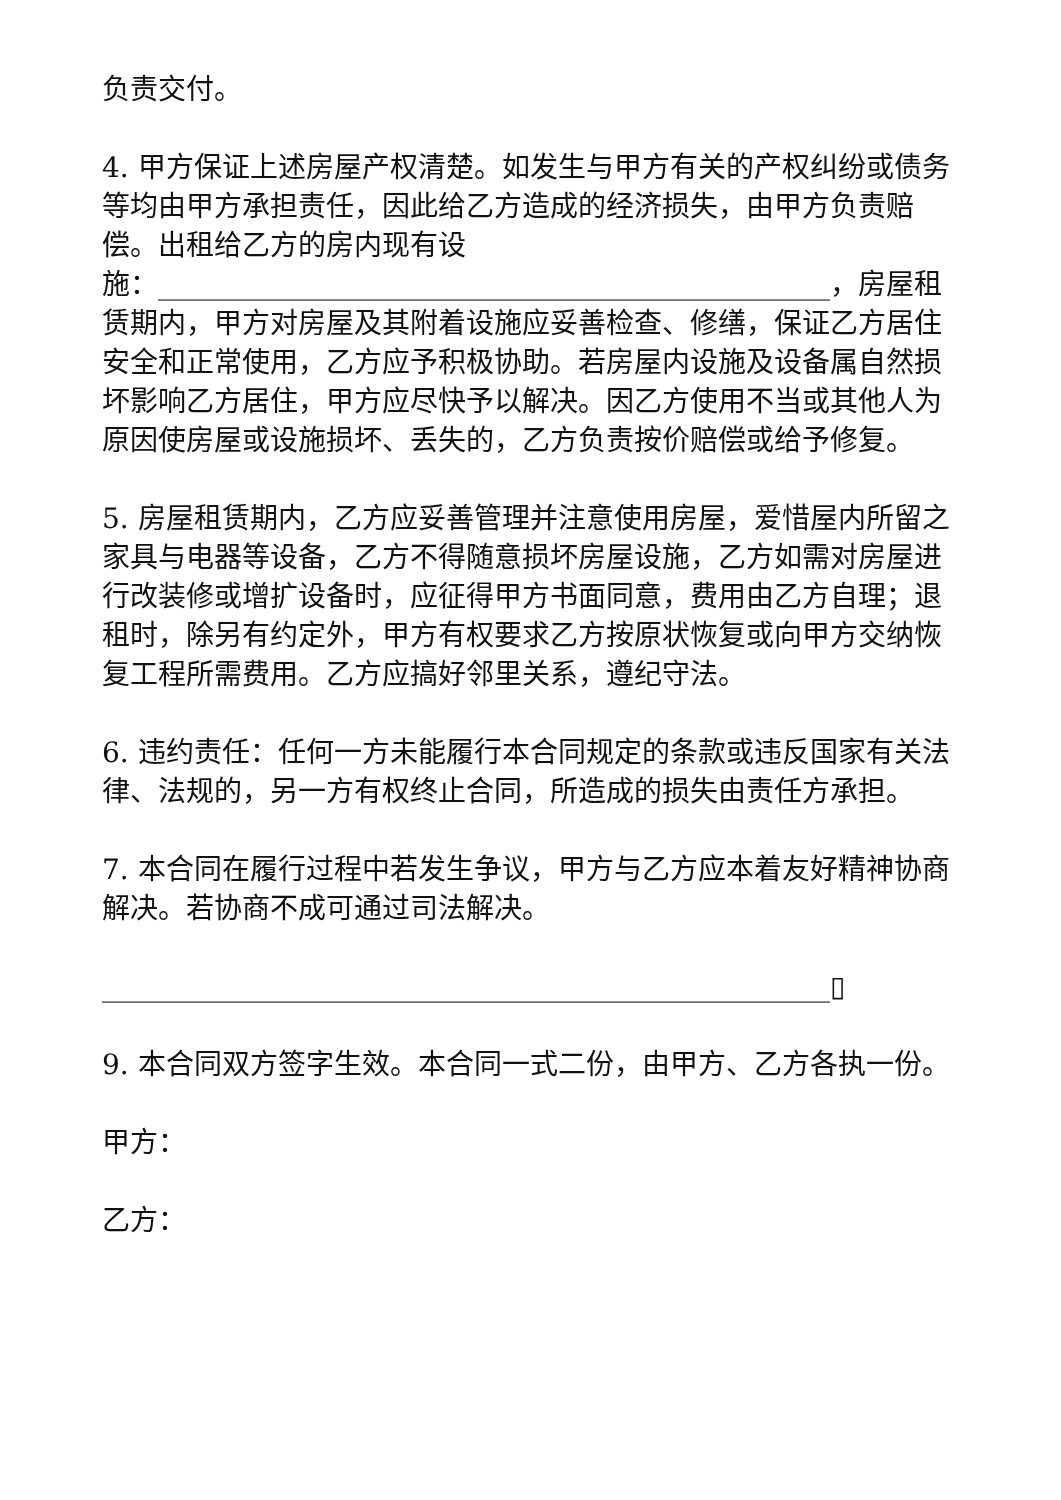负责交付。
4. 甲方保证上述房屋产权清楚。如发生与甲方有关的产权纠纷或债务等均由甲方承担责任，因此给乙方造成的经济损失，由甲方负责赔偿。出租给乙方的房内现有设
施：________________________________________________，房屋租赁期内，甲方对房屋及其附着设施应妥善检查、修缮，保证乙方居住安全和正常使用，乙方应予积极协助。若房屋内设施及设备属自然损坏影响乙方居住，甲方应尽快予以解决。因乙方使用不当或其他人为原因使房屋或设施损坏、丢失的，乙方负责按价赔偿或给予修复。
5. 房屋租赁期内，乙方应妥善管理并注意使用房屋，爱惜屋内所留之家具与电器等设备，乙方不得随意损坏房屋设施，乙方如需对房屋进行改装修或增扩设备时，应征得甲方书面同意，费用由乙方自理；退租时，除另有约定外，甲方有权要求乙方按原状恢复或向甲方交纳恢复工程所需费用。乙方应搞好邻里关系，遵纪守法。
6. 违约责任：任何一方未能履行本合同规定的条款或违反国家有关法律、法规的，另一方有权终止合同，所造成的损失由责任方承担。
7. 本合同在履行过程中若发生争议，甲方与乙方应本着友好精神协商解决。若协商不成可通过司法解决。
____________________________________________________▯
9. 本合同双方签字生效。本合同一式二份，由甲方、乙方各执一份。
甲方：
乙方：